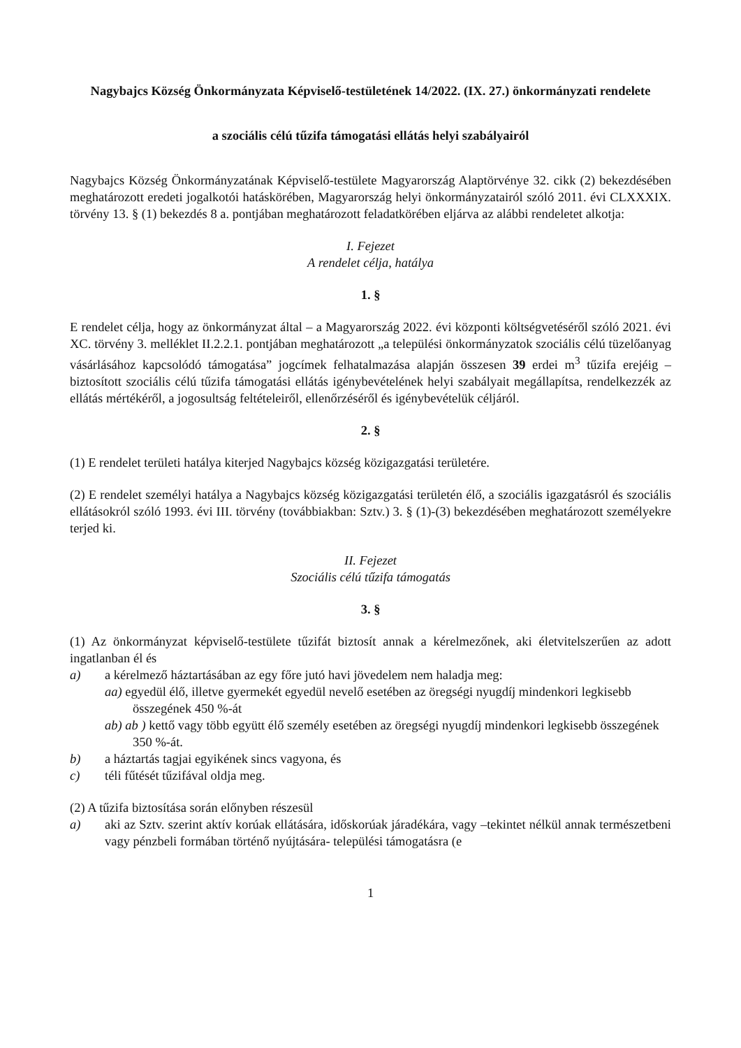Nagybajcs Község Önkormányzata Képviselő-testületének 14/2022. (IX. 27.) önkormányzati rendelete
a szociális célú tűzifa támogatási ellátás helyi szabályairól
Nagybajcs Község Önkormányzatának Képviselő-testülete Magyarország Alaptörvénye 32. cikk (2) bekezdésében meghatározott eredeti jogalkotói hatáskörében, Magyarország helyi önkormányzatairól szóló 2011. évi CLXXXIX. törvény 13. § (1) bekezdés 8 a. pontjában meghatározott feladatkörében eljárva az alábbi rendeletet alkotja:
I. Fejezet
A rendelet célja, hatálya
1. §
E rendelet célja, hogy az önkormányzat által – a Magyarország 2022. évi központi költségvetéséről szóló 2021. évi XC. törvény 3. melléklet II.2.2.1. pontjában meghatározott „a települési önkormányzatok szociális célú tüzelőanyag vásárlásához kapcsolódó támogatása” jogcímek felhatalmazása alapján összesen 39 erdei m<sup>3</sup> tűzifa erejéig – biztosított szociális célú tűzifa támogatási ellátás igénybevételének helyi szabályait megállapítsa, rendelkezzék az ellátás mértékéről, a jogosultság feltételeiről, ellenőrzéséről és igénybevételük céljáról.
2. §
(1) E rendelet területi hatálya kiterjed Nagybajcs község közigazgatási területére.
(2) E rendelet személyi hatálya a Nagybajcs község közigazgatási területén élő, a szociális igazgatásról és szociális ellátásokról szóló 1993. évi III. törvény (továbbiakban: Sztv.) 3. § (1)-(3) bekezdésében meghatározott személyekre terjed ki.
II. Fejezet
Szociális célú tűzifa támogatás
3. §
(1) Az önkormányzat képviselő-testülete tűzifát biztosít annak a kérelmezőnek, aki életvitelszerűen az adott ingatlanban él és
a) a kérelmező háztartásában az egy főre jutó havi jövedelem nem haladja meg:
aa) egyedül élő, illetve gyermekét egyedül nevelő esetében az öregségi nyugdíj mindenkori legkisebb összegének 450 %-át
ab) ab ) kettő vagy több együtt élő személy esetében az öregségi nyugdíj mindenkori legkisebb összegének 350 %-át.
b) a háztartás tagjai egyikének sincs vagyona, és
c) téli fűtését tűzifával oldja meg.
(2) A tűzifa biztosítása során előnyben részesül
a) aki az Sztv. szerint aktív korúak ellátására, időskorúak járadékára, vagy –tekintet nélkül annak természetbeni vagy pénzbeli formában történő nyújtására- települési támogatásra (e
1